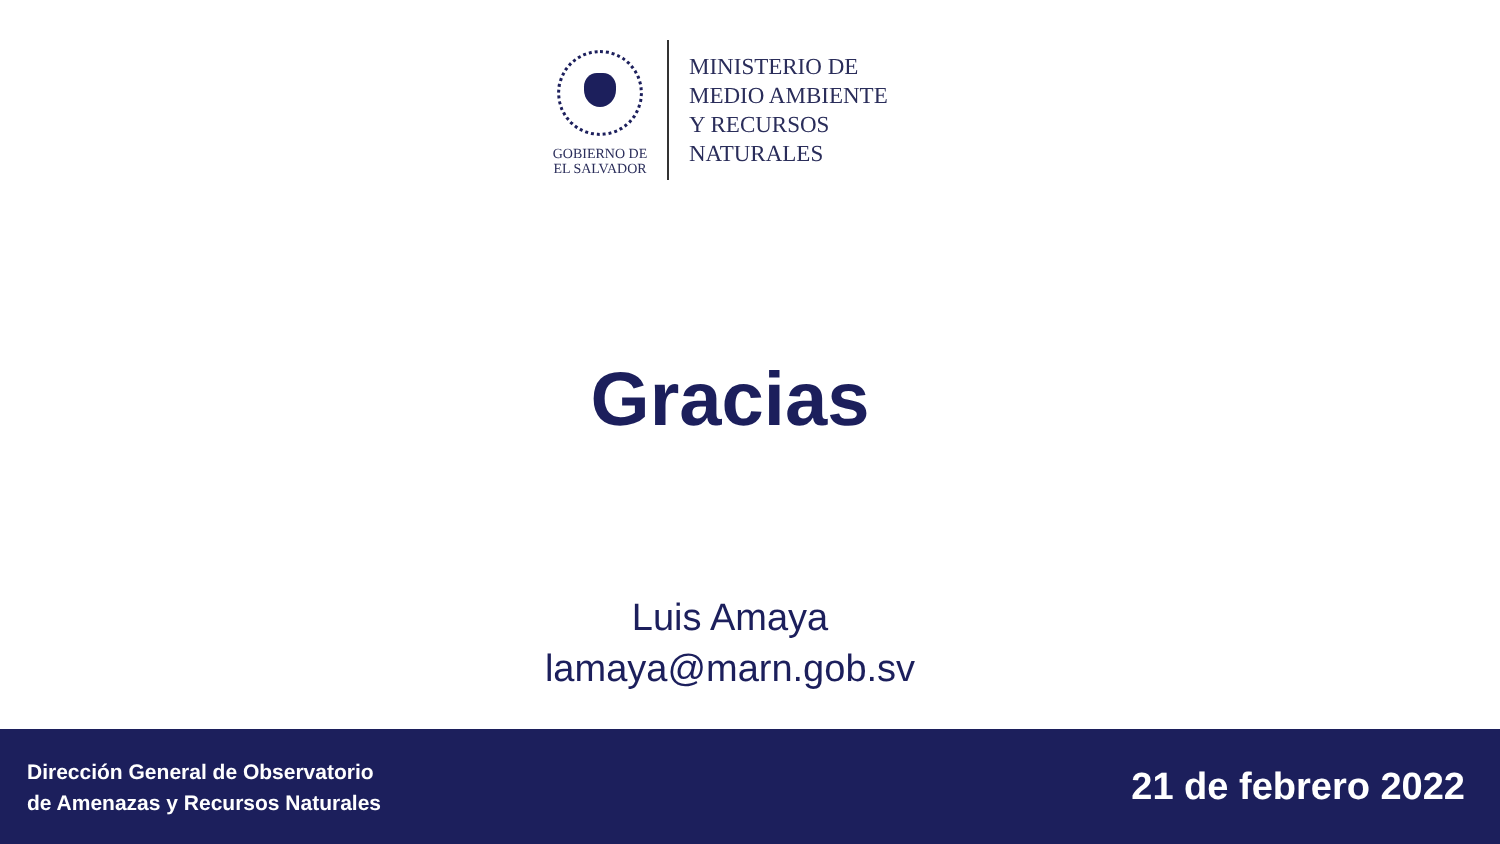GOBIERNO DE
EL SALVADOR
MINISTERIO DE
MEDIO AMBIENTE
Y RECURSOS
NATURALES
Gracias
Luis Amaya
lamaya@marn.gob.sv
Dirección General de Observatorio
de Amenazas y Recursos Naturales
21 de febrero 2022